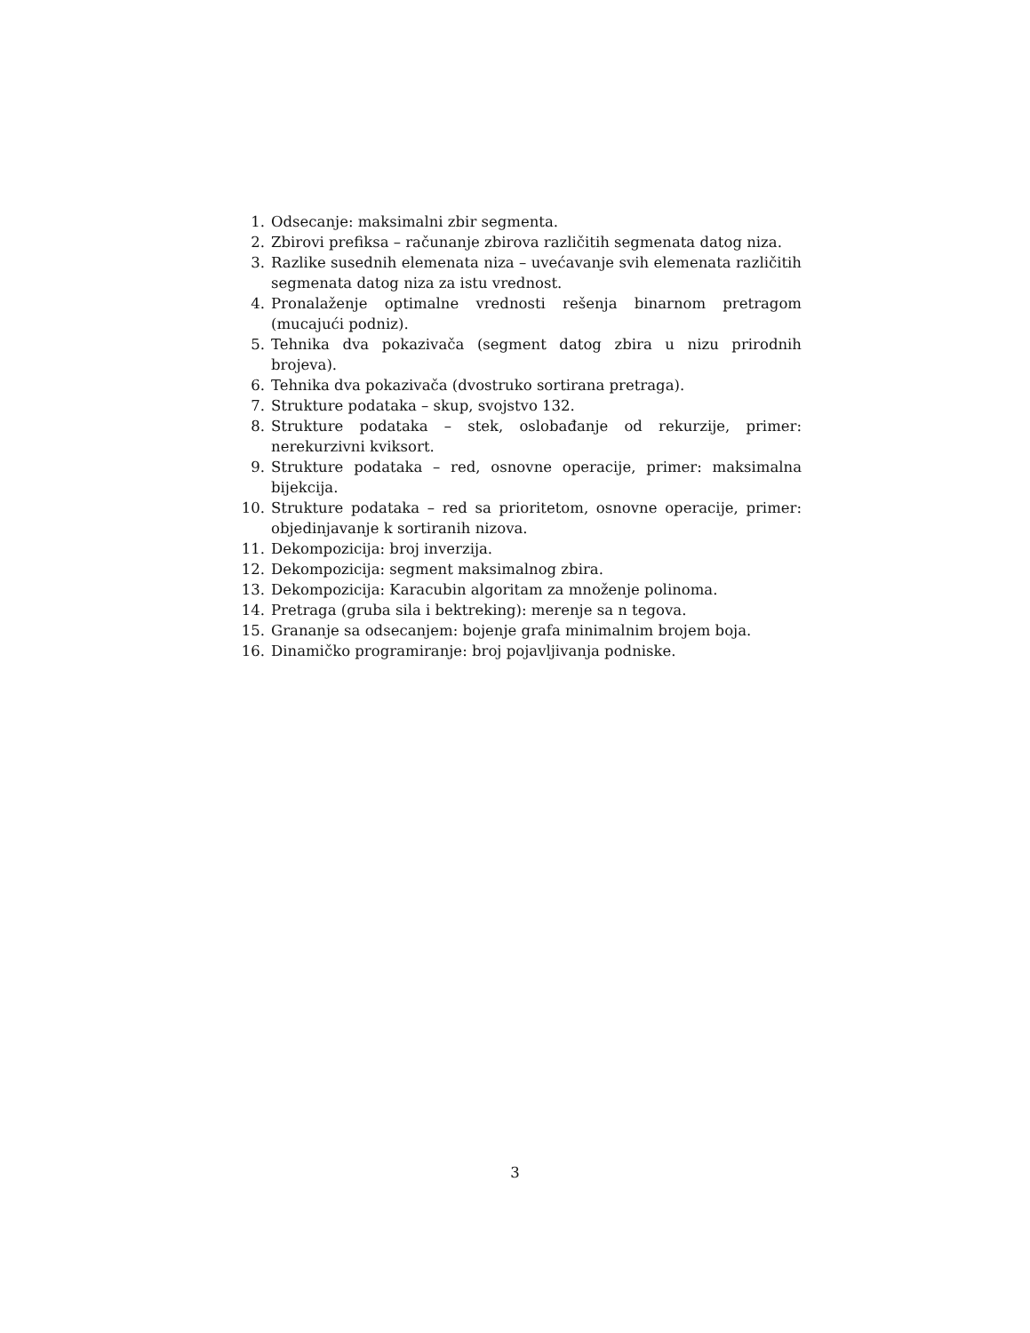1. Odsecanje: maksimalni zbir segmenta.
2. Zbirovi prefiksa – računanje zbirova različitih segmenata datog niza.
3. Razlike susednih elemenata niza – uvećavanje svih elemenata različitih segmenata datog niza za istu vrednost.
4. Pronalaženje optimalne vrednosti rešenja binarnom pretragom (mucajući podniz).
5. Tehnika dva pokazivača (segment datog zbira u nizu prirodnih brojeva).
6. Tehnika dva pokazivača (dvostruko sortirana pretraga).
7. Strukture podataka – skup, svojstvo 132.
8. Strukture podataka – stek, oslobađanje od rekurzije, primer: nerekurzivni kviksort.
9. Strukture podataka – red, osnovne operacije, primer: maksimalna bijekcija.
10. Strukture podataka – red sa prioritetom, osnovne operacije, primer: objedinjavanje k sortiranih nizova.
11. Dekompozicija: broj inverzija.
12. Dekompozicija: segment maksimalnog zbira.
13. Dekompozicija: Karacubin algoritam za množenje polinoma.
14. Pretraga (gruba sila i bektreking): merenje sa n tegova.
15. Grananje sa odsecanjem: bojenje grafa minimalnim brojem boja.
16. Dinamičko programiranje: broj pojavljivanja podniske.
3